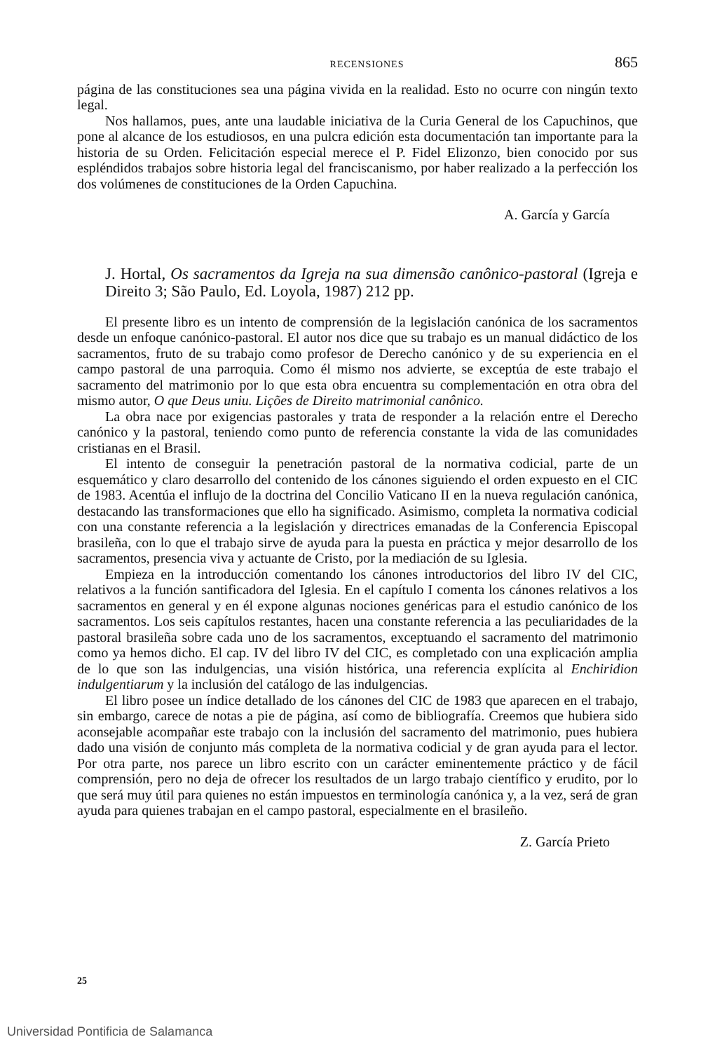RECENSIONES 865
página de las constituciones sea una página vivida en la realidad. Esto no ocurre con ningún texto legal.
Nos hallamos, pues, ante una laudable iniciativa de la Curia General de los Capuchinos, que pone al alcance de los estudiosos, en una pulcra edición esta documentación tan importante para la historia de su Orden. Felicitación especial merece el P. Fidel Elizonzo, bien conocido por sus espléndidos trabajos sobre historia legal del franciscanismo, por haber realizado a la perfección los dos volúmenes de constituciones de la Orden Capuchina.
A. García y García
J. Hortal, Os sacramentos da Igreja na sua dimensão canônico-pastoral (Igreja e Direito 3; São Paulo, Ed. Loyola, 1987) 212 pp.
El presente libro es un intento de comprensión de la legislación canónica de los sacramentos desde un enfoque canónico-pastoral. El autor nos dice que su trabajo es un manual didáctico de los sacramentos, fruto de su trabajo como profesor de Derecho canónico y de su experiencia en el campo pastoral de una parroquia. Como él mismo nos advierte, se exceptúa de este trabajo el sacramento del matrimonio por lo que esta obra encuentra su complementación en otra obra del mismo autor, O que Deus uniu. Lições de Direito matrimonial canônico.
La obra nace por exigencias pastorales y trata de responder a la relación entre el Derecho canónico y la pastoral, teniendo como punto de referencia constante la vida de las comunidades cristianas en el Brasil.
El intento de conseguir la penetración pastoral de la normativa codicial, parte de un esquemático y claro desarrollo del contenido de los cánones siguiendo el orden expuesto en el CIC de 1983. Acentúa el influjo de la doctrina del Concilio Vaticano II en la nueva regulación canónica, destacando las transformaciones que ello ha significado. Asimismo, completa la normativa codicial con una constante referencia a la legislación y directrices emanadas de la Conferencia Episcopal brasileña, con lo que el trabajo sirve de ayuda para la puesta en práctica y mejor desarrollo de los sacramentos, presencia viva y actuante de Cristo, por la mediación de su Iglesia.
Empieza en la introducción comentando los cánones introductorios del libro IV del CIC, relativos a la función santificadora del Iglesia. En el capítulo I comenta los cánones relativos a los sacramentos en general y en él expone algunas nociones genéricas para el estudio canónico de los sacramentos. Los seis capítulos restantes, hacen una constante referencia a las peculiaridades de la pastoral brasileña sobre cada uno de los sacramentos, exceptuando el sacramento del matrimonio como ya hemos dicho. El cap. IV del libro IV del CIC, es completado con una explicación amplia de lo que son las indulgencias, una visión histórica, una referencia explícita al Enchiridion indulgentiarum y la inclusión del catálogo de las indulgencias.
El libro posee un índice detallado de los cánones del CIC de 1983 que aparecen en el trabajo, sin embargo, carece de notas a pie de página, así como de bibliografía. Creemos que hubiera sido aconsejable acompañar este trabajo con la inclusión del sacramento del matrimonio, pues hubiera dado una visión de conjunto más completa de la normativa codicial y de gran ayuda para el lector. Por otra parte, nos parece un libro escrito con un carácter eminentemente práctico y de fácil comprensión, pero no deja de ofrecer los resultados de un largo trabajo científico y erudito, por lo que será muy útil para quienes no están impuestos en terminología canónica y, a la vez, será de gran ayuda para quienes trabajan en el campo pastoral, especialmente en el brasileño.
Z. García Prieto
25
Universidad Pontificia de Salamanca